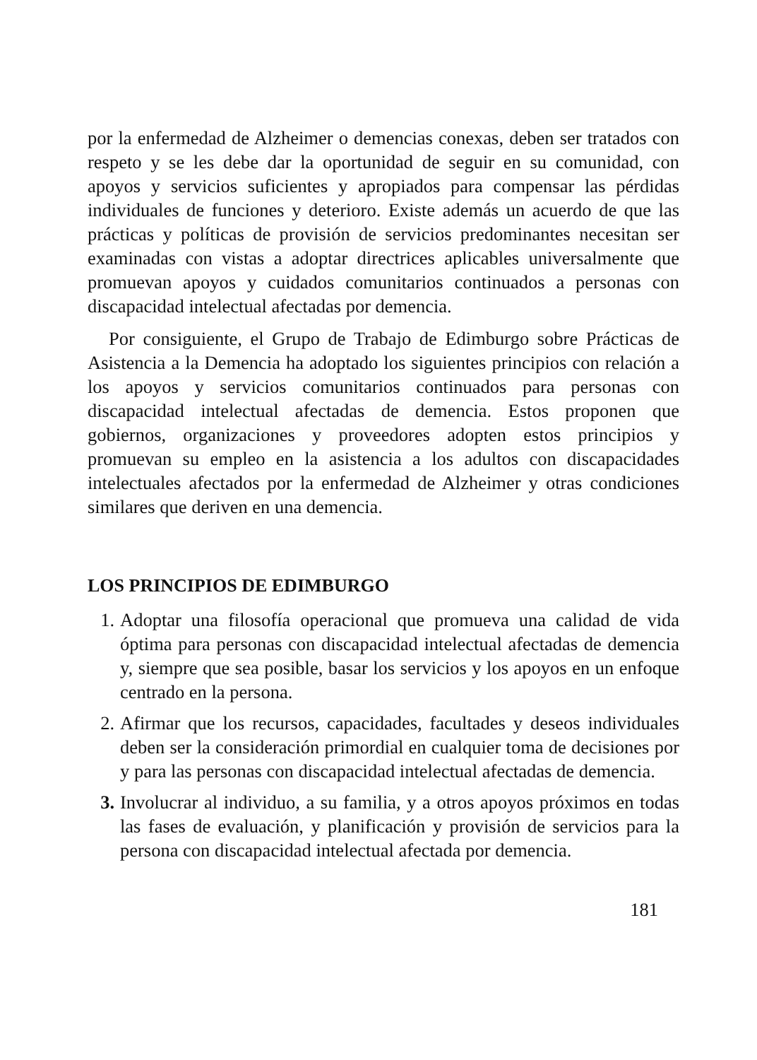por la enfermedad de Alzheimer o demencias conexas, deben ser tratados con respeto y se les debe dar la oportunidad de seguir en su comunidad, con apoyos y servicios suficientes y apropiados para compensar las pérdidas individuales de funciones y deterioro. Existe además un acuerdo de que las prácticas y políticas de provisión de servicios predominantes necesitan ser examinadas con vistas a adoptar directrices aplicables universalmente que promuevan apoyos y cuidados comunitarios continuados a personas con discapacidad intelectual afectadas por demencia.
Por consiguiente, el Grupo de Trabajo de Edimburgo sobre Prácticas de Asistencia a la Demencia ha adoptado los siguientes principios con relación a los apoyos y servicios comunitarios continuados para personas con discapacidad intelectual afectadas de demencia. Estos proponen que gobiernos, organizaciones y proveedores adopten estos principios y promuevan su empleo en la asistencia a los adultos con discapacidades intelectuales afectados por la enfermedad de Alzheimer y otras condiciones similares que deriven en una demencia.
LOS PRINCIPIOS DE EDIMBURGO
1. Adoptar una filosofía operacional que promueva una calidad de vida óptima para personas con discapacidad intelectual afectadas de demencia y, siempre que sea posible, basar los servicios y los apoyos en un enfoque centrado en la persona.
2. Afirmar que los recursos, capacidades, facultades y deseos individuales deben ser la consideración primordial en cualquier toma de decisiones por y para las personas con discapacidad intelectual afectadas de demencia.
3. Involucrar al individuo, a su familia, y a otros apoyos próximos en todas las fases de evaluación, y planificación y provisión de servicios para la persona con discapacidad intelectual afectada por demencia.
181